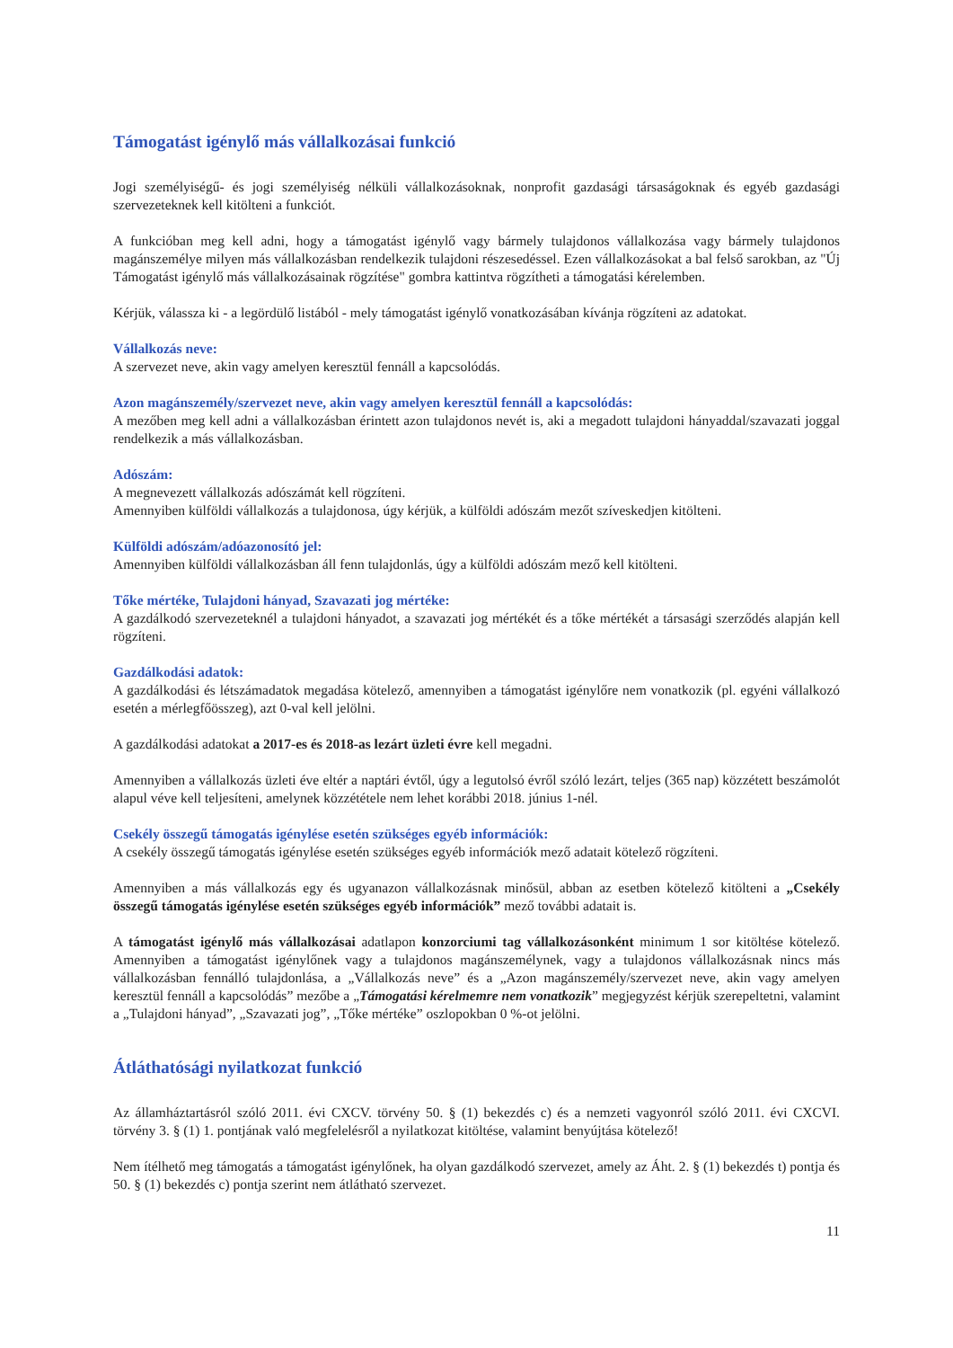Támogatást igénylő más vállalkozásai funkció
Jogi személyiségű- és jogi személyiség nélküli vállalkozásoknak, nonprofit gazdasági társaságoknak és egyéb gazdasági szervezeteknek kell kitölteni a funkciót.
A funkcióban meg kell adni, hogy a támogatást igénylő vagy bármely tulajdonos vállalkozása vagy bármely tulajdonos magánszemélye milyen más vállalkozásban rendelkezik tulajdoni részesedéssel. Ezen vállalkozásokat a bal felső sarokban, az "Új Támogatást igénylő más vállalkozásainak rögzítése" gombra kattintva rögzítheti a támogatási kérelemben.
Kérjük, válassza ki - a legördülő listából - mely támogatást igénylő vonatkozásában kívánja rögzíteni az adatokat.
Vállalkozás neve:
A szervezet neve, akin vagy amelyen keresztül fennáll a kapcsolódás.
Azon magánszemély/szervezet neve, akin vagy amelyen keresztül fennáll a kapcsolódás:
A mezőben meg kell adni a vállalkozásban érintett azon tulajdonos nevét is, aki a megadott tulajdoni hányaddal/szavazati joggal rendelkezik a más vállalkozásban.
Adószám:
A megnevezett vállalkozás adószámát kell rögzíteni.
Amennyiben külföldi vállalkozás a tulajdonosa, úgy kérjük, a külföldi adószám mezőt szíveskedjen kitölteni.
Külföldi adószám/adóazonosító jel:
Amennyiben külföldi vállalkozásban áll fenn tulajdonlás, úgy a külföldi adószám mező kell kitölteni.
Tőke mértéke, Tulajdoni hányad, Szavazati jog mértéke:
A gazdálkodó szervezeteknél a tulajdoni hányadot, a szavazati jog mértékét és a tőke mértékét a társasági szerződés alapján kell rögzíteni.
Gazdálkodási adatok:
A gazdálkodási és létszámadatok megadása kötelező, amennyiben a támogatást igénylőre nem vonatkozik (pl. egyéni vállalkozó esetén a mérlegfőösszeg), azt 0-val kell jelölni.
A gazdálkodási adatokat a 2017-es és 2018-as lezárt üzleti évre kell megadni.
Amennyiben a vállalkozás üzleti éve eltér a naptári évtől, úgy a legutolsó évről szóló lezárt, teljes (365 nap) közzétett beszámolót alapul véve kell teljesíteni, amelynek közzététele nem lehet korábbi 2018. június 1-nél.
Csekély összegű támogatás igénylése esetén szükséges egyéb információk:
A csekély összegű támogatás igénylése esetén szükséges egyéb információk mező adatait kötelező rögzíteni.
Amennyiben a más vállalkozás egy és ugyanazon vállalkozásnak minősül, abban az esetben kötelező kitölteni a „Csekély összegű támogatás igénylése esetén szükséges egyéb információk” mező további adatait is.
A támogatást igénylő más vállalkozásai adatlapon konzorciumi tag vállalkozásonként minimum 1 sor kitöltése kötelező. Amennyiben a támogatást igénylőnek vagy a tulajdonos magánszemélynek, vagy a tulajdonos vállalkozásnak nincs más vállalkozásban fennálló tulajdonlása, a „Vállalkozás neve” és a „Azon magánszemély/szervezet neve, akin vagy amelyen keresztül fennáll a kapcsolódás” mezőbe a „Támogatási kérelmemre nem vonatkozik” megjegyzést kérjük szerepeltetni, valamint a „Tulajdoni hányad”, „Szavazati jog”, „Tőke mértéke” oszlopokban 0 %-ot jelölni.
Átláthatósági nyilatkozat funkció
Az államháztartásról szóló 2011. évi CXCV. törvény 50. § (1) bekezdés c) és a nemzeti vagyonról szóló 2011. évi CXCVI. törvény 3. § (1) 1. pontjának való megfelelésről a nyilatkozat kitöltése, valamint benyújtása kötelező!
Nem ítélhető meg támogatás a támogatást igénylőnek, ha olyan gazdálkodó szervezet, amely az Áht. 2. § (1) bekezdés t) pontja és 50. § (1) bekezdés c) pontja szerint nem átlátható szervezet.
11